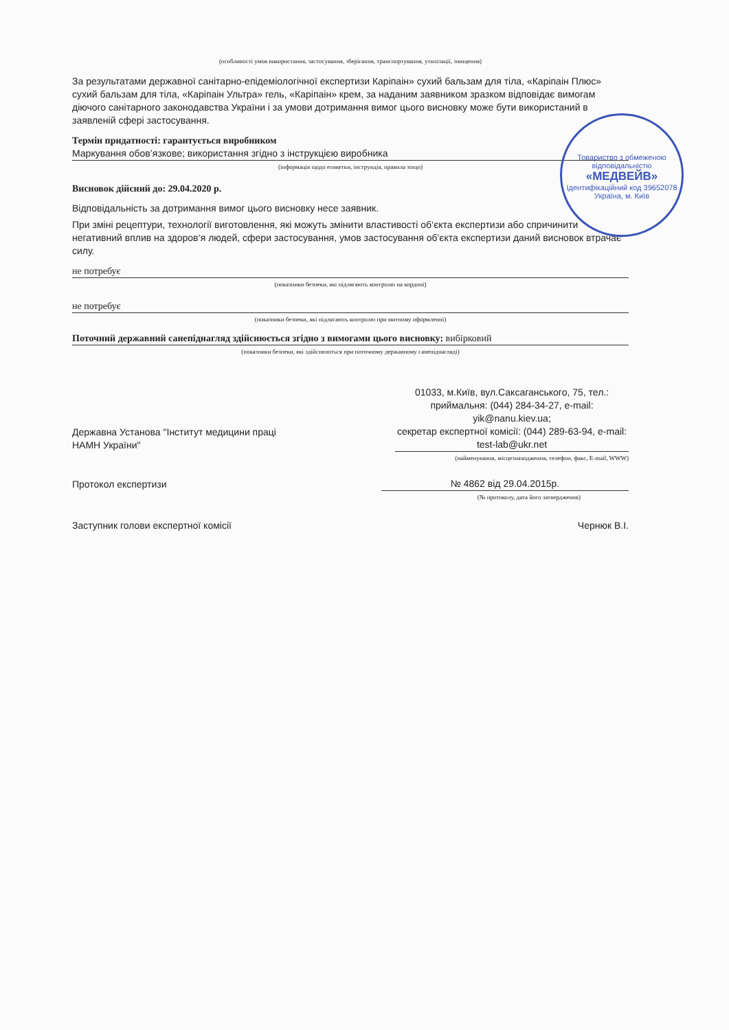(особливості умов використання, застосування, зберігання, транспортування, утилізації, знищення)
За результатами державної санітарно-епідеміологічної експертизи Каріпаін» сухий бальзам для тіла, «Каріпаін Плюс» сухий бальзам для тіла, «Каріпаін Ультра» гель, «Каріпаін» крем, за наданим заявником зразком відповідає вимогам діючого санітарного законодавства України і за умови дотримання вимог цього висновку може бути використаний в заявленій сфері застосування.
Термін придатності: гарантується виробником
Маркування обов’язкове; використання згідно з інструкцією виробника
(інформація щодо етикетки, інструкція, правила тощо)
Висновок дійсний до: 29.04.2020 р.
Відповідальність за дотримання вимог цього висновку несе заявник.
При зміні рецептури, технології виготовлення, які можуть змінити властивості об‘єкта експертизи або спричинити негативний вплив на здоров‘я людей, сфери застосування, умов застосування об'єкта експертизи даний висновок втрачає силу.
не потребує
(показники безпеки, які підлягають контролю на кордоні)
не потребує
(показники безпеки, які підлягають контролю при митному оформленні)
Поточний державний санепіднагляд здійснюється згідно з вимогами цього висновку: вибірковий
(показники безпеки, які здійснюються при поточному державному санепіднагляді)
Державна Установа "Інститут медицини праці
НАМН України"
01033, м.Київ, вул.Саксаганського, 75, тел.: приймальня: (044) 284-34-27, e-mail: yik@nanu.kiev.ua;
секретар експертної комісії: (044) 289-63-94, e-mail: test-lab@ukr.net
(найменування, місцезнаходження, телефон, факс, E-mail, WWW)
Протокол експертизи
№ 4862 від 29.04.2015р.
(№ протоколу, дата його затвердження)
Заступник голови експертної комісії
Чернюк В.І.
Товариство з обмеженою відповідальністю
«МЕДВЕЙВ»
Ідентифікаційний код 39652078
Україна, м. Київ